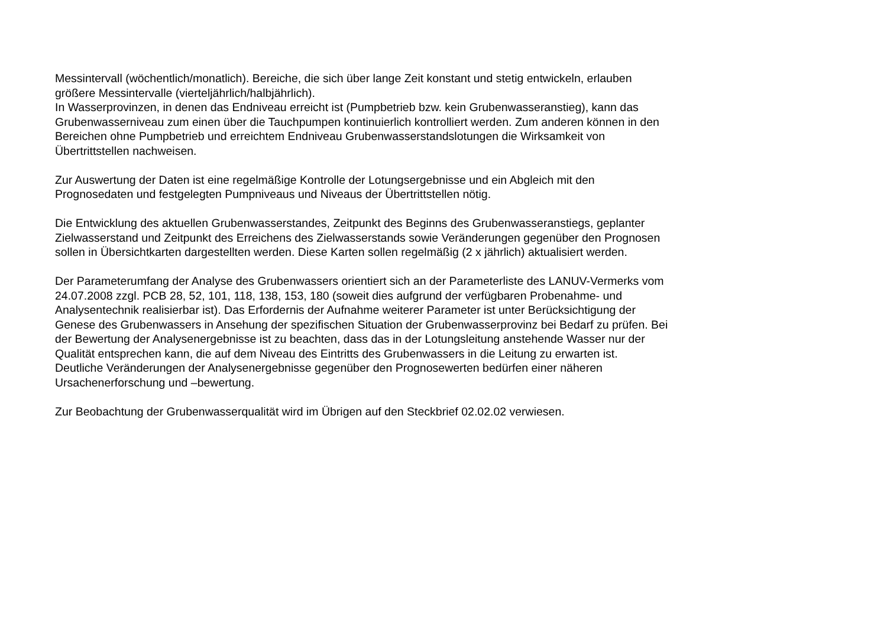Messintervall (wöchentlich/monatlich). Bereiche, die sich über lange Zeit konstant und stetig entwickeln, erlauben
größere Messintervalle (vierteljährlich/halbjährlich).
In Wasserprovinzen, in denen das Endniveau erreicht ist (Pumpbetrieb bzw. kein Grubenwasseranstieg), kann das
Grubenwasserniveau zum einen über die Tauchpumpen kontinuierlich kontrolliert werden. Zum anderen können in den
Bereichen ohne Pumpbetrieb und erreichtem Endniveau Grubenwasserstandslotungen die Wirksamkeit von
Übertrittstellen nachweisen.
Zur Auswertung der Daten ist eine regelmäßige Kontrolle der Lotungsergebnisse und ein Abgleich mit den
Prognosedaten und festgelegten Pumpniveaus und Niveaus der Übertrittstellen nötig.
Die Entwicklung des aktuellen Grubenwasserstandes, Zeitpunkt des Beginns des Grubenwasseranstiegs, geplanter
Zielwasserstand und Zeitpunkt des Erreichens des Zielwasserstands sowie Veränderungen gegenüber den Prognosen
sollen in Übersichtkarten dargestellten werden. Diese Karten sollen regelmäßig (2 x jährlich) aktualisiert werden.
Der Parameterumfang der Analyse des Grubenwassers orientiert sich an der Parameterliste des LANUV-Vermerks vom
24.07.2008 zzgl. PCB 28, 52, 101, 118, 138, 153, 180 (soweit dies aufgrund der verfügbaren Probenahme- und
Analysentechnik realisierbar ist). Das Erfordernis der Aufnahme weiterer Parameter ist unter Berücksichtigung der
Genese des Grubenwassers in Ansehung der spezifischen Situation der Grubenwasserprovinz bei Bedarf zu prüfen. Bei
der Bewertung der Analysenergebnisse ist zu beachten, dass das in der Lotungsleitung anstehende Wasser nur der
Qualität entsprechen kann, die auf dem Niveau des Eintritts des Grubenwassers in die Leitung zu erwarten ist.
Deutliche Veränderungen der Analysenergebnisse gegenüber den Prognosewerten bedürfen einer näheren
Ursachenerforschung und –bewertung.
Zur Beobachtung der Grubenwasserqualität wird im Übrigen auf den Steckbrief 02.02.02 verwiesen.